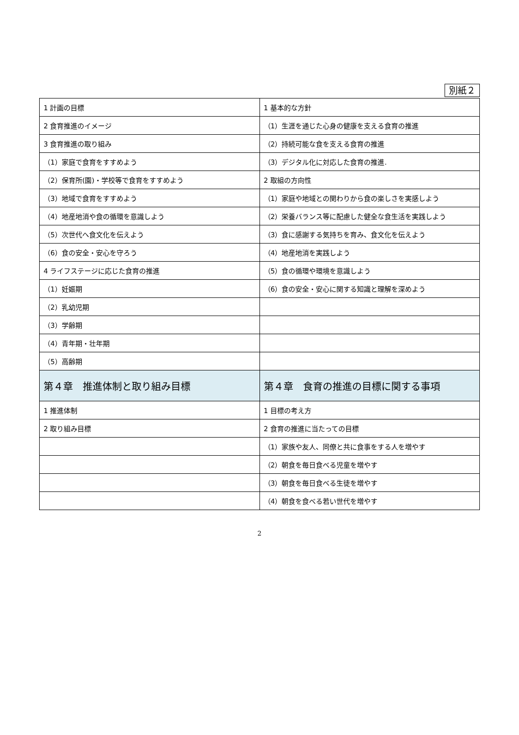別紙２
| 1 計画の目標 | 1 基本的な方針 |
| 2 食育推進のイメージ | （1）生涯を通じた心身の健康を支える食育の推進 |
| 3 食育推進の取り組み | （2）持続可能な食を支える食育の推進 |
| （1）家庭で食育をすすめよう | （3）デジタル化に対応した食育の推進. |
| （2）保育所(園)・学校等で食育をすすめよう | 2 取組の方向性 |
| （3）地域で食育をすすめよう | （1）家庭や地域との関わりから食の楽しさを実感しよう |
| （4）地産地消や食の循環を意識しよう | （2）栄養バランス等に配慮した健全な食生活を実践しよう |
| （5）次世代へ食文化を伝えよう | （3）食に感謝する気持ちを育み、食文化を伝えよう |
| （6）食の安全・安心を守ろう | （4）地産地消を実践しよう |
| 4 ライフステージに応じた食育の推進 | （5）食の循環や環境を意識しよう |
| （1）妊娠期 | （6）食の安全・安心に関する知識と理解を深めよう |
| （2）乳幼児期 | |
| （3）学齢期 | |
| （4）青年期・壮年期 | |
| （5）高齢期 | |
| 第４章 推進体制と取り組み目標 | 第４章 食育の推進の目標に関する事項 |
| 1 推進体制 | 1 目標の考え方 |
| 2 取り組み目標 | 2 食育の推進に当たっての目標 |
| | （1）家族や友人、同僚と共に食事をする人を増やす |
| | （2）朝食を毎日食べる児童を増やす |
| | （3）朝食を毎日食べる生徒を増やす |
| | （4）朝食を食べる若い世代を増やす |
2